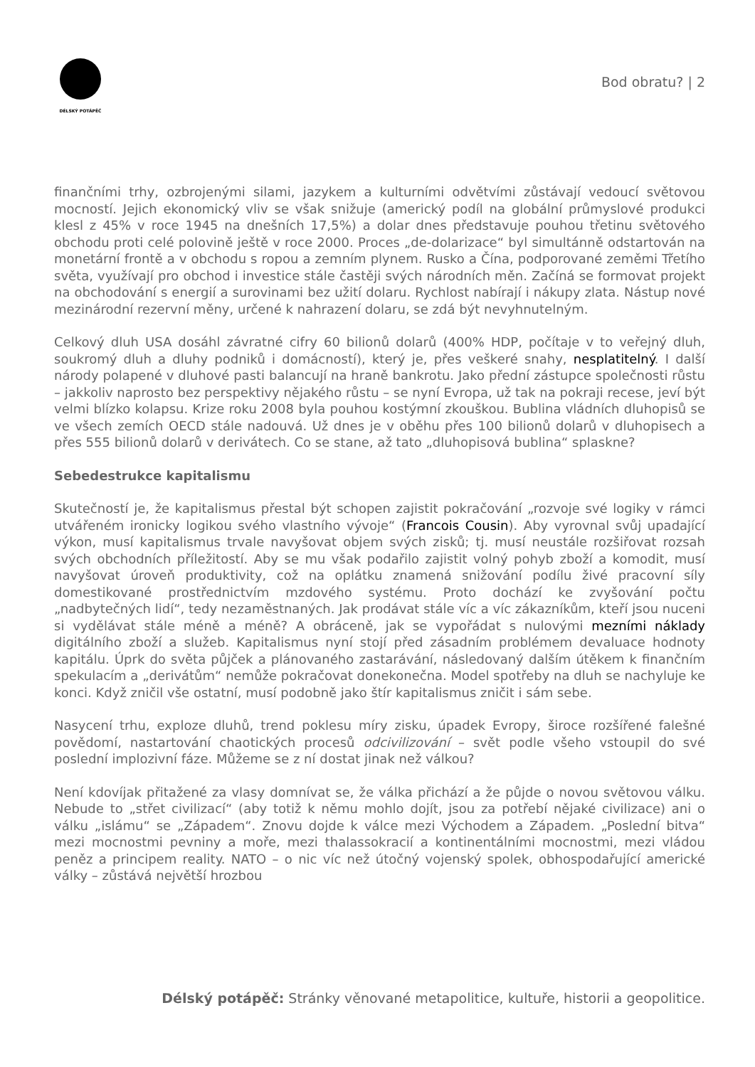DÉLSKÝ POTÁPĚČ
Bod obratu? | 2
finančními trhy, ozbrojenými silami, jazykem a kulturními odvětvími zůstávají vedoucí světovou mocností. Jejich ekonomický vliv se však snižuje (americký podíl na globální průmyslové produkci klesl z 45% v roce 1945 na dnešních 17,5%) a dolar dnes představuje pouhou třetinu světového obchodu proti celé polovině ještě v roce 2000. Proces „de-dolarizace“ byl simultánně odstartován na monetární frontě a v obchodu s ropou a zemním plynem. Rusko a Čína, podporované zeměmi Třetího světa, využívají pro obchod i investice stále častěji svých národních měn. Začíná se formovat projekt na obchodování s energií a surovinami bez užití dolaru. Rychlost nabírají i nákupy zlata. Nástup nové mezinárodní rezervní měny, určené k nahrazení dolaru, se zdá být nevyhnutelným.
Celkový dluh USA dosáhl závratné cifry 60 bilionů dolarů (400% HDP, počítaje v to veřejný dluh, soukromý dluh a dluhy podniků i domácností), který je, přes veškeré snahy, nesplatitelný. I další národy polapené v dluhové pasti balancují na hraně bankrotu. Jako přední zástupce společnosti růstu – jakkoliv naprosto bez perspektivy nějakého růstu – se nyní Evropa, už tak na pokraji recese, jeví být velmi blízko kolapsu. Krize roku 2008 byla pouhou kostýmní zkouškou. Bublina vládních dluhopisů se ve všech zemích OECD stále nadouvá. Už dnes je v oběhu přes 100 bilionů dolarů v dluhopisech a přes 555 bilionů dolarů v derivátech. Co se stane, až tato „dluhopisová bublina“ splaskne?
Sebedestrukce kapitalismu
Skutečností je, že kapitalismus přestal být schopen zajistit pokračování „rozvoje své logiky v rámci utvářeném ironicky logikou svého vlastního vývoje“ (Francois Cousin). Aby vyrovnal svůj upadající výkon, musí kapitalismus trvale navyšovat objem svých zisků; tj. musí neustále rozšiřovat rozsah svých obchodních příležitostí. Aby se mu však podařilo zajistit volný pohyb zboží a komodit, musí navyšovat úroveň produktivity, což na oplátku znamená snižování podílu živé pracovní síly domestikované prostřednictvím mzdového systému. Proto dochází ke zvyšování počtu „nadbytečných lidí“, tedy nezaměstnaných. Jak prodávat stále víc a víc zákazníkům, kteří jsou nuceni si vydělávat stále méně a méně? A obráceně, jak se vypořádat s nulovými mezními náklady digitálního zboží a služeb. Kapitalismus nyní stojí před zásadním problémem devaluace hodnoty kapitálu. Úprk do světa půjček a plánovaného zastarávání, následovaný dalším útěkem k finančním spekulacím a „derivátům“ nemůže pokračovat donekonečna. Model spotřeby na dluh se nachyluje ke konci. Když zničil vše ostatní, musí podobně jako štír kapitalismus zničit i sám sebe.
Nasycení trhu, exploze dluhů, trend poklesu míry zisku, úpadek Evropy, široce rozšířené falešné povědomí, nastartování chaotických procesů odcivilizování – svět podle všeho vstoupil do své poslední implozivní fáze. Můžeme se z ní dostat jinak než válkou?
Není kdovíjak přitažené za vlasy domnívat se, že válka přichází a že půjde o novou světovou válku. Nebude to „střet civilizací“ (aby totiž k němu mohlo dojít, jsou za potřebí nějaké civilizace) ani o válku „islámu“ se „Západem“. Znovu dojde k válce mezi Východem a Západem. „Poslední bitva“ mezi mocnostmi pevniny a moře, mezi thalassokracií a kontinentálními mocnostmi, mezi vládou peněz a principem reality. NATO – o nic víc než útočný vojenský spolek, obhospodařující americké války – zůstává největší hrozbou
Délský potápěč: Stránky věnované metapolitice, kultuře, historii a geopolitice.